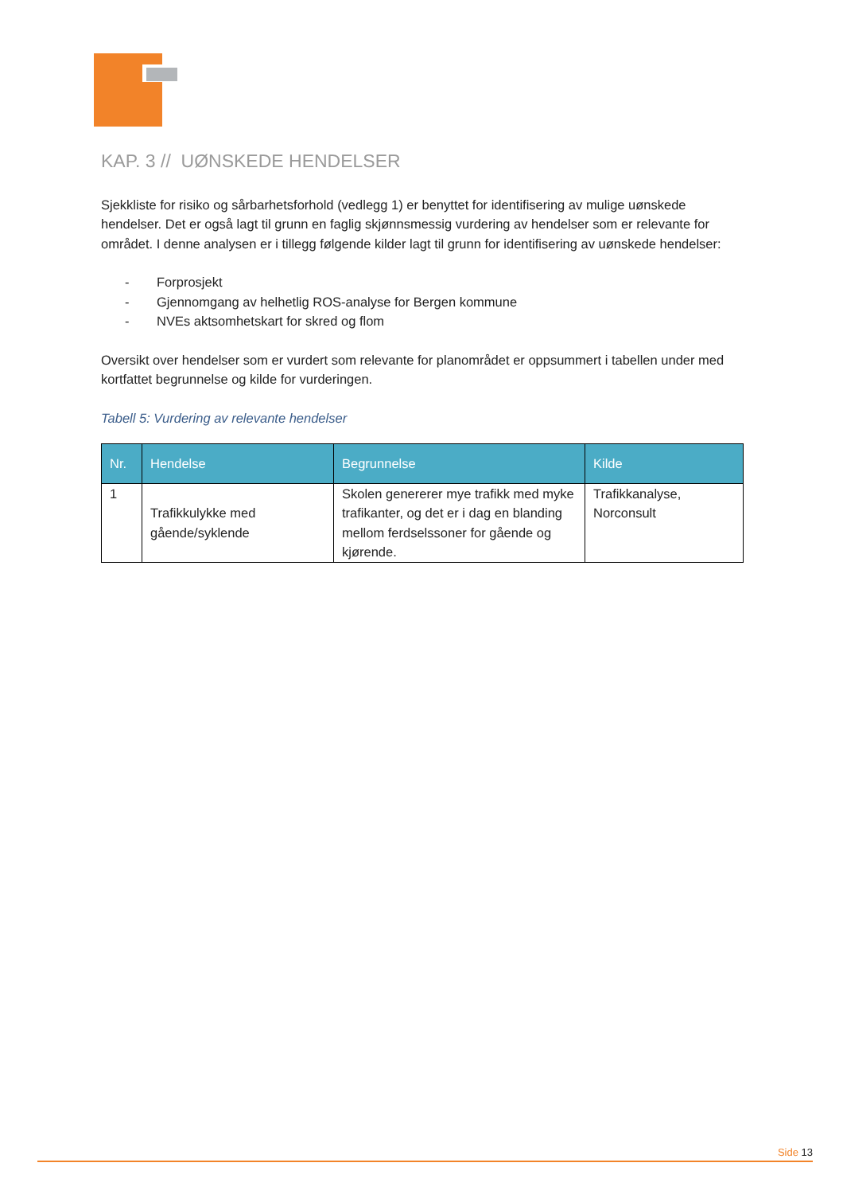KAP. 3 // UØNSKEDE HENDELSER
Sjekkliste for risiko og sårbarhetsforhold (vedlegg 1) er benyttet for identifisering av mulige uønskede hendelser. Det er også lagt til grunn en faglig skjønnsmessig vurdering av hendelser som er relevante for området. I denne analysen er i tillegg følgende kilder lagt til grunn for identifisering av uønskede hendelser:
- Forprosjekt
- Gjennomgang av helhetlig ROS-analyse for Bergen kommune
- NVEs aktsomhetskart for skred og flom
Oversikt over hendelser som er vurdert som relevante for planområdet er oppsummert i tabellen under med kortfattet begrunnelse og kilde for vurderingen.
Tabell 5: Vurdering av relevante hendelser
| Nr. | Hendelse | Begrunnelse | Kilde |
| --- | --- | --- | --- |
| 1 | Trafikkulykke med gående/syklende | Skolen genererer mye trafikk med myke trafikanter, og det er i dag en blanding mellom ferdselssoner for gående og kjørende. | Trafikkanalyse, Norconsult |
Side 13